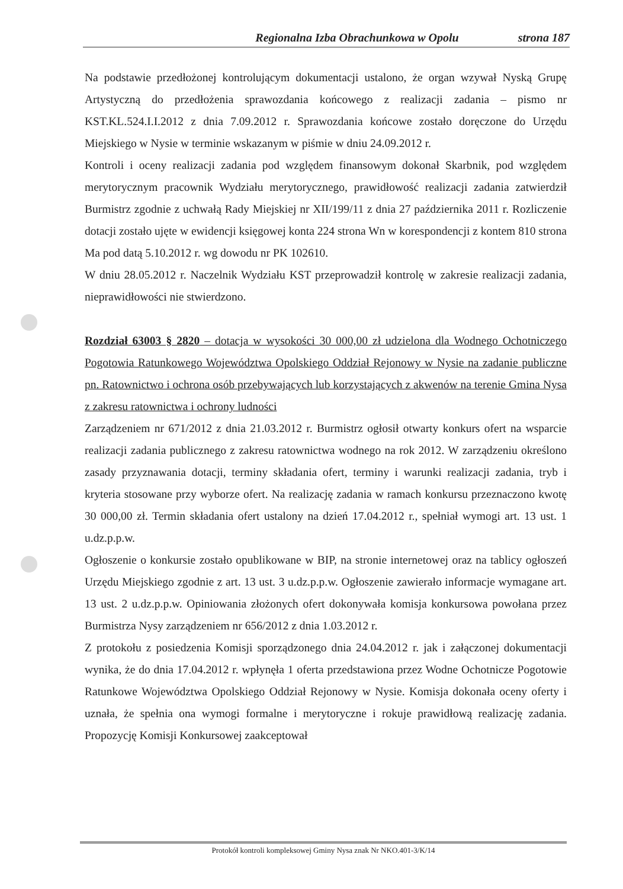Regionalna Izba Obrachunkowa w Opolu strona 187
Na podstawie przedłożonej kontrolującym dokumentacji ustalono, że organ wzywał Nyską Grupę Artystyczną do przedłożenia sprawozdania końcowego z realizacji zadania – pismo nr KST.KL.524.I.I.2012 z dnia 7.09.2012 r. Sprawozdania końcowe zostało doręczone do Urzędu Miejskiego w Nysie w terminie wskazanym w piśmie w dniu 24.09.2012 r.
Kontroli i oceny realizacji zadania pod względem finansowym dokonał Skarbnik, pod względem merytorycznym pracownik Wydziału merytorycznego, prawidłowość realizacji zadania zatwierdził Burmistrz zgodnie z uchwałą Rady Miejskiej nr XII/199/11 z dnia 27 października 2011 r. Rozliczenie dotacji zostało ujęte w ewidencji księgowej konta 224 strona Wn w korespondencji z kontem 810 strona Ma pod datą 5.10.2012 r. wg dowodu nr PK 102610.
W dniu 28.05.2012 r. Naczelnik Wydziału KST przeprowadził kontrolę w zakresie realizacji zadania, nieprawidłowości nie stwierdzono.
Rozdział 63003 § 2820 – dotacja w wysokości 30 000,00 zł udzielona dla Wodnego Ochotniczego Pogotowia Ratunkowego Województwa Opolskiego Oddział Rejonowy w Nysie na zadanie publiczne pn. Ratownictwo i ochrona osób przebywających lub korzystających z akwenów na terenie Gmina Nysa z zakresu ratownictwa i ochrony ludności
Zarządzeniem nr 671/2012 z dnia 21.03.2012 r. Burmistrz ogłosił otwarty konkurs ofert na wsparcie realizacji zadania publicznego z zakresu ratownictwa wodnego na rok 2012. W zarządzeniu określono zasady przyznawania dotacji, terminy składania ofert, terminy i warunki realizacji zadania, tryb i kryteria stosowane przy wyborze ofert. Na realizację zadania w ramach konkursu przeznaczono kwotę 30 000,00 zł. Termin składania ofert ustalony na dzień 17.04.2012 r., spełniał wymogi art. 13 ust. 1 u.dz.p.p.w.
Ogłoszenie o konkursie zostało opublikowane w BIP, na stronie internetowej oraz na tablicy ogłoszeń Urzędu Miejskiego zgodnie z art. 13 ust. 3 u.dz.p.p.w. Ogłoszenie zawierało informacje wymagane art. 13 ust. 2 u.dz.p.p.w. Opiniowania złożonych ofert dokonywała komisja konkursowa powołana przez Burmistrza Nysy zarządzeniem nr 656/2012 z dnia 1.03.2012 r.
Z protokołu z posiedzenia Komisji sporządzonego dnia 24.04.2012 r. jak i załączonej dokumentacji wynika, że do dnia 17.04.2012 r. wpłynęła 1 oferta przedstawiona przez Wodne Ochotnicze Pogotowie Ratunkowe Województwa Opolskiego Oddział Rejonowy w Nysie. Komisja dokonała oceny oferty i uznała, że spełnia ona wymogi formalne i merytoryczne i rokuje prawidłową realizację zadania. Propozycję Komisji Konkursowej zaakceptował
Protokół kontroli kompleksowej Gminy Nysa znak Nr NKO.401-3/K/14